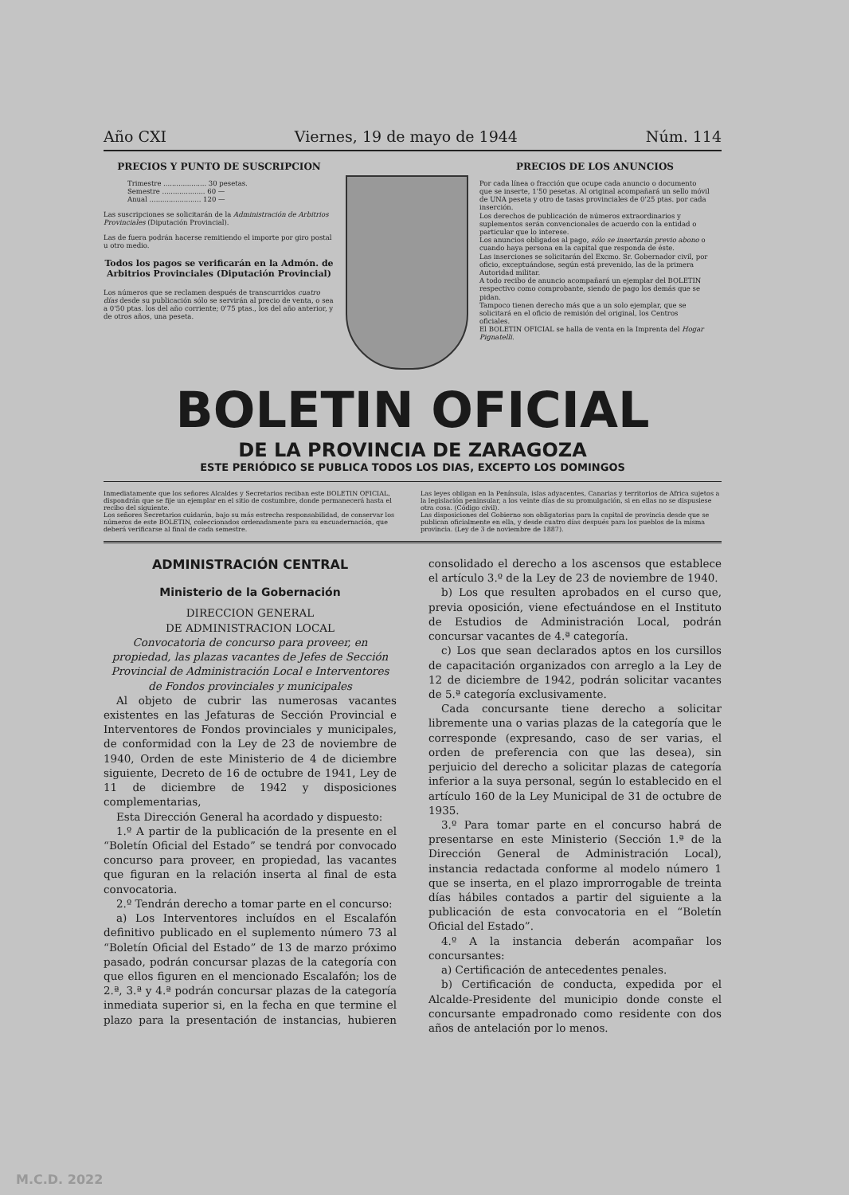Año CXI Viernes, 19 de mayo de 1944 Núm. 114
PRECIOS Y PUNTO DE SUSCRIPCION
Trimestre .................... 30 pesetas.
Semestre .................... 60 —
Anual ........................ 120 —
Las suscripciones se solicitarán de la Administración de Arbitrios Provinciales (Diputación Provincial).
Las de fuera podrán hacerse remitiendo el importe por giro postal u otro medio.
Todos los pagos se verificarán en la Admón. de Arbitrios Provinciales (Diputación Provincial)
Los números que se reclamen después de transcurridos cuatro días desde su publicación sólo se servirán al precio de venta, o sea a 0'50 ptas. los del año corriente; 0'75 ptas., los del año anterior, y de otros años, una peseta.
PRECIOS DE LOS ANUNCIOS
Por cada línea o fracción que ocupe cada anuncio o documento que se inserte, 1'50 pesetas. Al original acompañará un sello móvil de UNA peseta y otro de tasas provinciales de 0'25 ptas. por cada inserción.
Los derechos de publicación de números extraordinarios y suplementos serán convencionales de acuerdo con la entidad o particular que lo interese.
Los anuncios obligados al pago, sólo se insertarán previo abono o cuando haya persona en la capital que responda de éste.
Las inserciones se solicitarán del Excmo. Sr. Gobernador civil, por oficio, exceptuándose, según está prevenido, las de la primera Autoridad militar.
A todo recibo de anuncio acompañará un ejemplar del BOLETIN respectivo como comprobante, siendo de pago los demás que se pidan.
Tampoco tienen derecho más que a un solo ejemplar, que se solicitará en el oficio de remisión del original, los Centros oficiales.
El BOLETIN OFICIAL se halla de venta en la Imprenta del Hogar Pignatelli.
BOLETIN OFICIAL
DE LA PROVINCIA DE ZARAGOZA
ESTE PERIÓDICO SE PUBLICA TODOS LOS DIAS, EXCEPTO LOS DOMINGOS
Inmediatamente que los señores Alcaldes y Secretarios reciban este BOLETIN OFICIAL, dispondrán que se fije un ejemplar en el sitio de costumbre, donde permanecerá hasta el recibo del siguiente.
Los señores Secretarios cuidarán, bajo su más estrecha responsabilidad, de conservar los números de este BOLETIN, coleccionados ordenadamente para su encuadernación, que deberá verificarse al final de cada semestre.
Las leyes obligan en la Península, islas adyacentes, Canarias y territorios de Africa sujetos a la legislación peninsular, a los veinte días de su promulgación, si en ellas no se dispusiese otra cosa. (Código civil).
Las disposiciones del Gobierno son obligatorias para la capital de provincia desde que se publican oficialmente en ella, y desde cuatro días después para los pueblos de la misma provincia. (Ley de 3 de noviembre de 1887).
ADMINISTRACIÓN CENTRAL
Ministerio de la Gobernación
DIRECCION GENERAL
DE ADMINISTRACION LOCAL
Convocatoria de concurso para proveer, en propiedad, las plazas vacantes de Jefes de Sección Provincial de Administración Local e Interventores de Fondos provinciales y municipales
Al objeto de cubrir las numerosas vacantes existentes en las Jefaturas de Sección Provincial e Interventores de Fondos provinciales y municipales, de conformidad con la Ley de 23 de noviembre de 1940, Orden de este Ministerio de 4 de diciembre siguiente, Decreto de 16 de octubre de 1941, Ley de 11 de diciembre de 1942 y disposiciones complementarias,
Esta Dirección General ha acordado y dispuesto:
1.º A partir de la publicación de la presente en el “Boletín Oficial del Estado” se tendrá por convocado concurso para proveer, en propiedad, las vacantes que figuran en la relación inserta al final de esta convocatoria.
2.º Tendrán derecho a tomar parte en el concurso:
a) Los Interventores incluídos en el Escalafón definitivo publicado en el suplemento número 73 al “Boletín Oficial del Estado” de 13 de marzo próximo pasado, podrán concursar plazas de la categoría con que ellos figuren en el mencionado Escalafón; los de 2.ª, 3.ª y 4.ª podrán concursar plazas de la categoría inmediata superior si, en la fecha en que termine el plazo para la presentación de instancias, hubieren consolidado el derecho a los ascensos que establece el artículo 3.º de la Ley de 23 de noviembre de 1940.
b) Los que resulten aprobados en el curso que, previa oposición, viene efectuándose en el Instituto de Estudios de Administración Local, podrán concursar vacantes de 4.ª categoría.
c) Los que sean declarados aptos en los cursillos de capacitación organizados con arreglo a la Ley de 12 de diciembre de 1942, podrán solicitar vacantes de 5.ª categoría exclusivamente.
Cada concursante tiene derecho a solicitar libremente una o varias plazas de la categoría que le corresponde (expresando, caso de ser varias, el orden de preferencia con que las desea), sin perjuicio del derecho a solicitar plazas de categoría inferior a la suya personal, según lo establecido en el artículo 160 de la Ley Municipal de 31 de octubre de 1935.
3.º Para tomar parte en el concurso habrá de presentarse en este Ministerio (Sección 1.ª de la Dirección General de Administración Local), instancia redactada conforme al modelo número 1 que se inserta, en el plazo improrrogable de treinta días hábiles contados a partir del siguiente a la publicación de esta convocatoria en el “Boletín Oficial del Estado”.
4.º A la instancia deberán acompañar los concursantes:
a) Certificación de antecedentes penales.
b) Certificación de conducta, expedida por el Alcalde-Presidente del municipio donde conste el concursante empadronado como residente con dos años de antelación por lo menos.
M.C.D. 2022